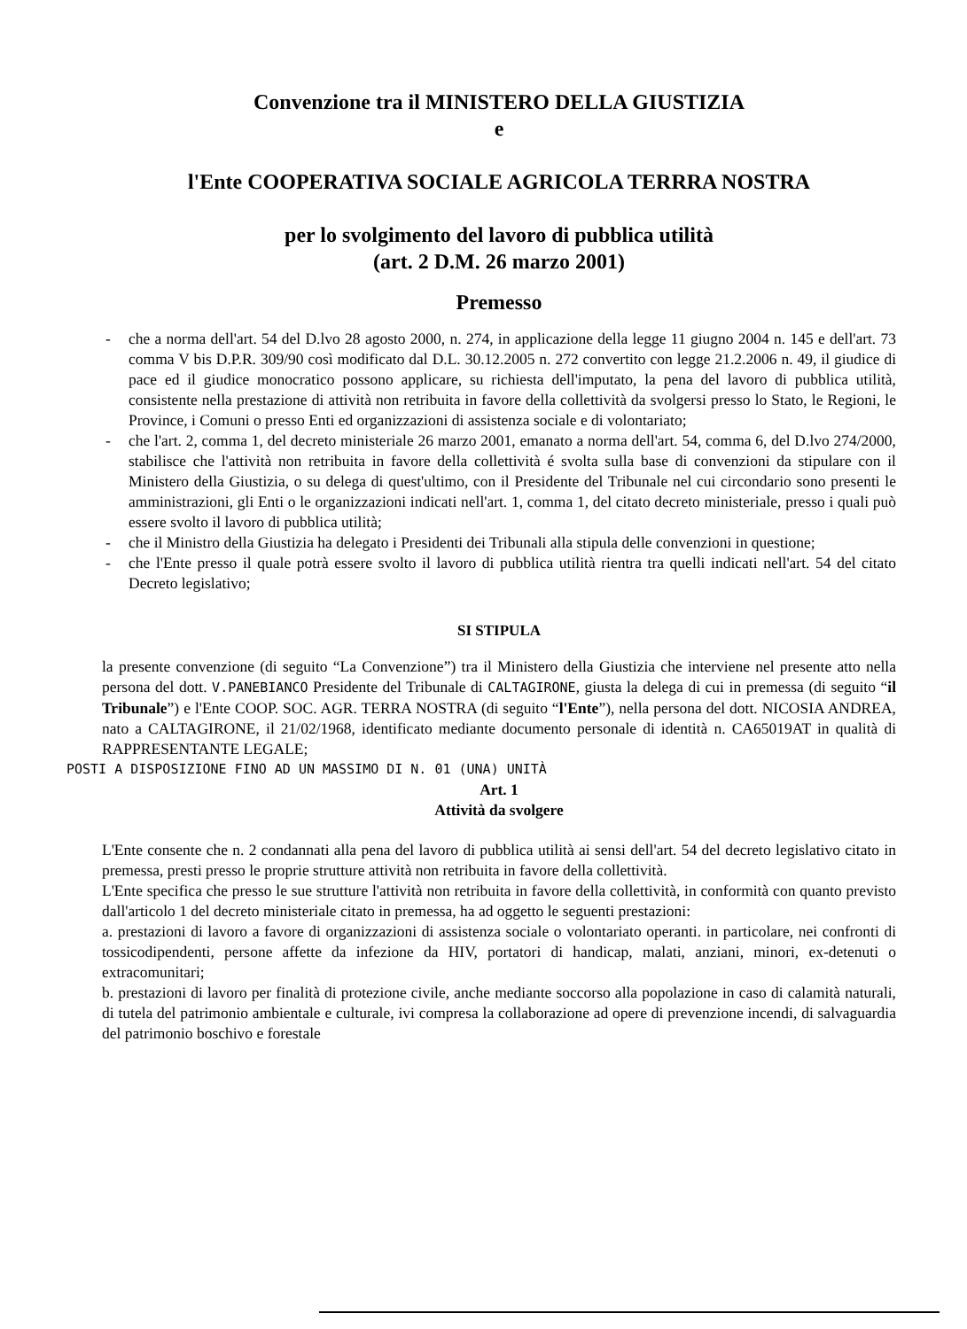Convenzione tra il MINISTERO DELLA GIUSTIZIA
e
l'Ente COOPERATIVA SOCIALE AGRICOLA TERRRA NOSTRA
per lo svolgimento del lavoro di pubblica utilità
(art. 2 D.M. 26 marzo 2001)
Premesso
- che a norma dell'art. 54 del D.lvo 28 agosto 2000, n. 274, in applicazione della legge 11 giugno 2004 n. 145 e dell'art. 73 comma V bis D.P.R. 309/90 così modificato dal D.L. 30.12.2005 n. 272 convertito con legge 21.2.2006 n. 49, il giudice di pace ed il giudice monocratico possono applicare, su richiesta dell'imputato, la pena del lavoro di pubblica utilità, consistente nella prestazione di attività non retribuita in favore della collettività da svolgersi presso lo Stato, le Regioni, le Province, i Comuni o presso Enti ed organizzazioni di assistenza sociale e di volontariato;
- che l'art. 2, comma 1, del decreto ministeriale 26 marzo 2001, emanato a norma dell'art. 54, comma 6, del D.lvo 274/2000, stabilisce che l'attività non retribuita in favore della collettività é svolta sulla base di convenzioni da stipulare con il Ministero della Giustizia, o su delega di quest'ultimo, con il Presidente del Tribunale nel cui circondario sono presenti le amministrazioni, gli Enti o le organizzazioni indicati nell'art. 1, comma 1, del citato decreto ministeriale, presso i quali può essere svolto il lavoro di pubblica utilità;
- che il Ministro della Giustizia ha delegato i Presidenti dei Tribunali alla stipula delle convenzioni in questione;
- che l'Ente presso il quale potrà essere svolto il lavoro di pubblica utilità rientra tra quelli indicati nell'art. 54 del citato Decreto legislativo;
SI STIPULA
la presente convenzione (di seguito “La Convenzione”) tra il Ministero della Giustizia che interviene nel presente atto nella persona del dott. V.PANEBIANCO Presidente del Tribunale di CALTAGIRONE, giusta la delega di cui in premessa (di seguito “il Tribunale”) e l'Ente COOP. SOC. AGR. TERRA NOSTRA (di seguito “l'Ente”), nella persona del dott. NICOSIA ANDREA, nato a CALTAGIRONE, il 21/02/1968, identificato mediante documento personale di identità n. CA65019AT in qualità di RAPPRESENTANTE LEGALE;
POSTI A DISPOSIZIONE FINO AD UN MASSIMO DI N. 01 (UNA) UNITÀ
Art. 1
Attività da svolgere
L'Ente consente che n. 2 condannati alla pena del lavoro di pubblica utilità ai sensi dell'art. 54 del decreto legislativo citato in premessa, presti presso le proprie strutture attività non retribuita in favore della collettività.
L'Ente specifica che presso le sue strutture l'attività non retribuita in favore della collettività, in conformità con quanto previsto dall'articolo 1 del decreto ministeriale citato in premessa, ha ad oggetto le seguenti prestazioni:
a. prestazioni di lavoro a favore di organizzazioni di assistenza sociale o volontariato operanti. in particolare, nei confronti di tossicodipendenti, persone affette da infezione da HIV, portatori di handicap, malati, anziani, minori, ex-detenuti o extracomunitari;
b. prestazioni di lavoro per finalità di protezione civile, anche mediante soccorso alla popolazione in caso di calamità naturali, di tutela del patrimonio ambientale e culturale, ivi compresa la collaborazione ad opere di prevenzione incendi, di salvaguardia del patrimonio boschivo e forestale